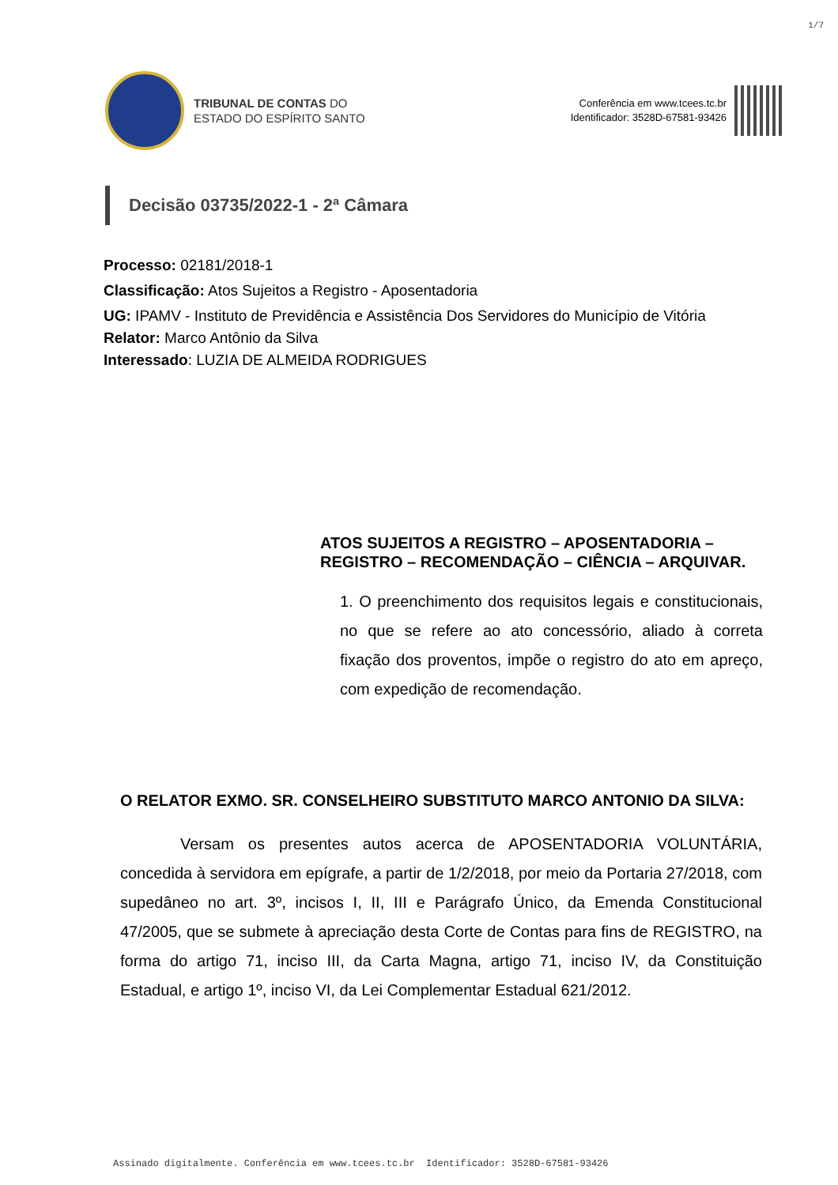1/7
TRIBUNAL DE CONTAS DO
ESTADO DO ESPÍRITO SANTO
Conferência em www.tcees.tc.br
Identificador: 3528D-67581-93426
Decisão 03735/2022-1 - 2ª Câmara
Processo: 02181/2018-1
Classificação: Atos Sujeitos a Registro - Aposentadoria
UG: IPAMV - Instituto de Previdência e Assistência Dos Servidores do Município de Vitória
Relator: Marco Antônio da Silva
Interessado: LUZIA DE ALMEIDA RODRIGUES
ATOS SUJEITOS A REGISTRO – APOSENTADORIA – REGISTRO – RECOMENDAÇÃO – CIÊNCIA – ARQUIVAR.
1. O preenchimento dos requisitos legais e constitucionais, no que se refere ao ato concessório, aliado à correta fixação dos proventos, impõe o registro do ato em apreço, com expedição de recomendação.
O RELATOR EXMO. SR. CONSELHEIRO SUBSTITUTO MARCO ANTONIO DA SILVA:
Versam os presentes autos acerca de APOSENTADORIA VOLUNTÁRIA, concedida à servidora em epígrafe, a partir de 1/2/2018, por meio da Portaria 27/2018, com supedâneo no art. 3º, incisos I, II, III e Parágrafo Único, da Emenda Constitucional 47/2005, que se submete à apreciação desta Corte de Contas para fins de REGISTRO, na forma do artigo 71, inciso III, da Carta Magna, artigo 71, inciso IV, da Constituição Estadual, e artigo 1º, inciso VI, da Lei Complementar Estadual 621/2012.
Assinado digitalmente. Conferência em www.tcees.tc.br Identificador: 3528D-67581-93426